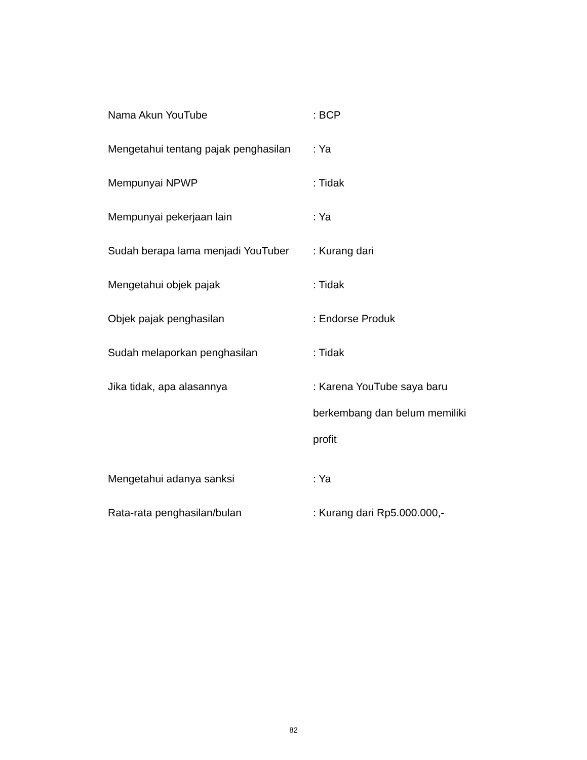Nama Akun YouTube : BCP
Mengetahui tentang pajak penghasilan
: Ya
Mempunyai NPWP : Tidak
Mempunyai pekerjaan lain : Ya
Sudah berapa lama menjadi YouTuber
: Kurang dari
Mengetahui objek pajak : Tidak
Objek pajak penghasilan : Endorse Produk
Sudah melaporkan penghasilan : Tidak
Jika tidak, apa alasannya
: Karena YouTube saya baru berkembang dan belum memiliki profit
Mengetahui adanya sanksi : Ya
Rata-rata penghasilan/bulan : Kurang dari Rp5.000.000,-
82